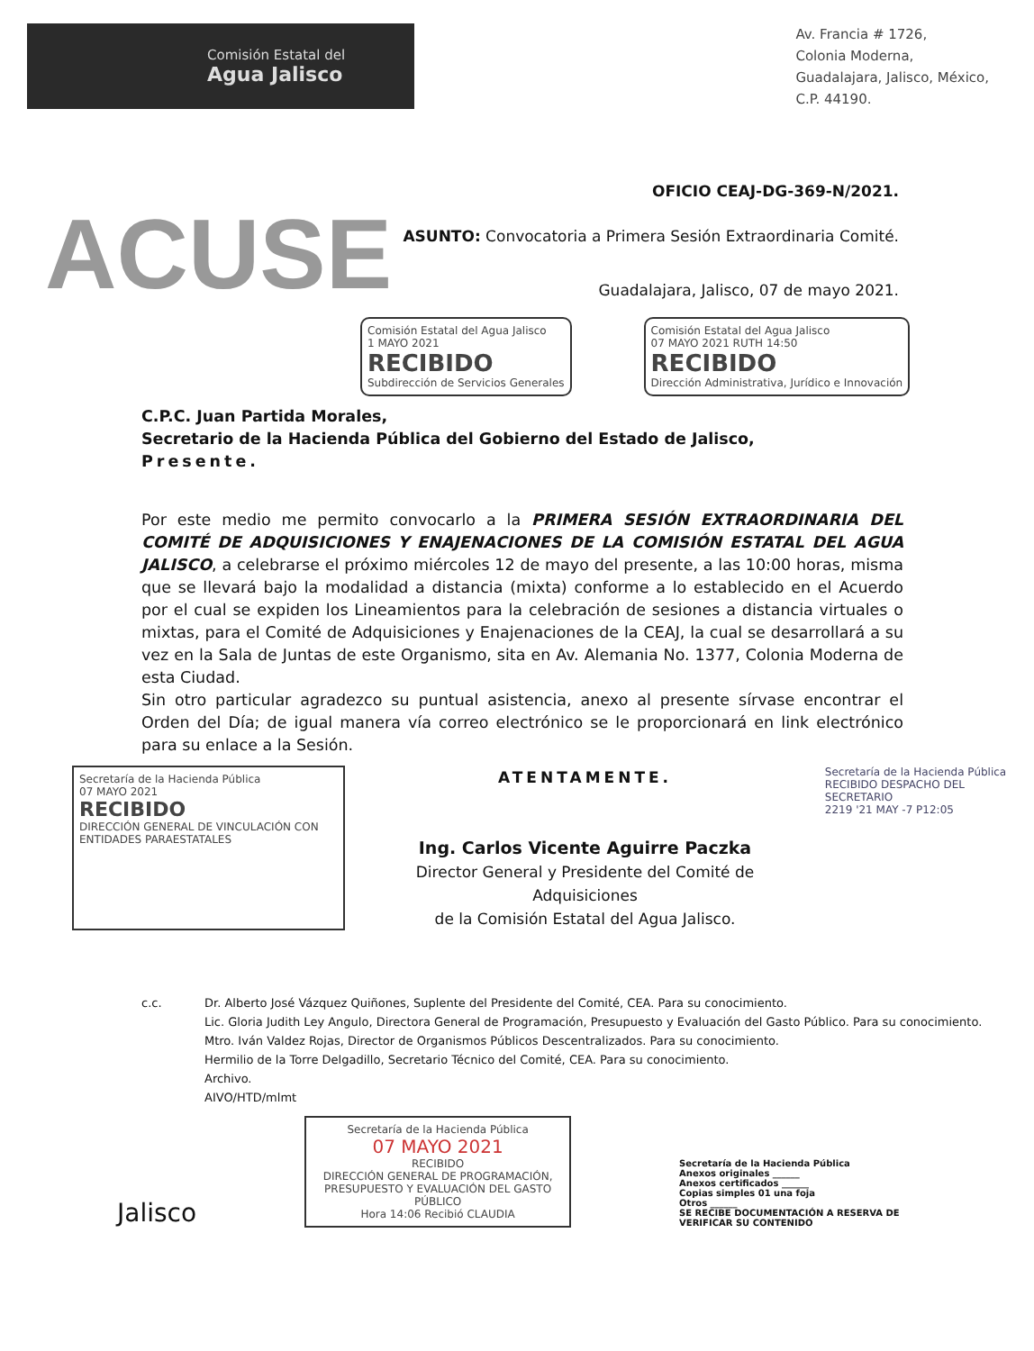Comisión Estatal del
Agua Jalisco
Av. Francia # 1726,
Colonia Moderna,
Guadalajara, Jalisco, México,
C.P. 44190.
OFICIO CEAJ-DG-369-N/2021.
ACUSE
ASUNTO: Convocatoria a Primera Sesión Extraordinaria Comité.
Guadalajara, Jalisco, 07 de mayo 2021.
Comisión Estatal del Agua Jalisco
1 MAYO 2021
RECIBIDO
Subdirección de Servicios Generales
Comisión Estatal del Agua Jalisco
07 MAYO 2021 RUTH 14:50
RECIBIDO
Dirección Administrativa, Jurídico e Innovación
C.P.C. Juan Partida Morales,
Secretario de la Hacienda Pública del Gobierno del Estado de Jalisco,
Presente.
Por este medio me permito convocarlo a la PRIMERA SESIÓN EXTRAORDINARIA DEL COMITÉ DE ADQUISICIONES Y ENAJENACIONES DE LA COMISIÓN ESTATAL DEL AGUA JALISCO, a celebrarse el próximo miércoles 12 de mayo del presente, a las 10:00 horas, misma que se llevará bajo la modalidad a distancia (mixta) conforme a lo establecido en el Acuerdo por el cual se expiden los Lineamientos para la celebración de sesiones a distancia virtuales o mixtas, para el Comité de Adquisiciones y Enajenaciones de la CEAJ, la cual se desarrollará a su vez en la Sala de Juntas de este Organismo, sita en Av. Alemania No. 1377, Colonia Moderna de esta Ciudad.
Sin otro particular agradezco su puntual asistencia, anexo al presente sírvase encontrar el Orden del Día; de igual manera vía correo electrónico se le proporcionará en link electrónico para su enlace a la Sesión.
Secretaría de la Hacienda Pública
07 MAYO 2021
RECIBIDO
DIRECCIÓN GENERAL DE VINCULACIÓN CON ENTIDADES PARAESTATALES
ATENTAMENTE.
Ing. Carlos Vicente Aguirre Paczka
Director General y Presidente del Comité de Adquisiciones
de la Comisión Estatal del Agua Jalisco.
Secretaría de la Hacienda Pública
RECIBIDO DESPACHO DEL SECRETARIO
2219 '21 MAY -7 P12:05
c.c. Dr. Alberto José Vázquez Quiñones, Suplente del Presidente del Comité, CEA. Para su conocimiento.
Lic. Gloria Judith Ley Angulo, Directora General de Programación, Presupuesto y Evaluación del Gasto Público. Para su conocimiento.
Mtro. Iván Valdez Rojas, Director de Organismos Públicos Descentralizados. Para su conocimiento.
Hermilio de la Torre Delgadillo, Secretario Técnico del Comité, CEA. Para su conocimiento.
Archivo.
AIVO/HTD/mlmt
Jalisco
Secretaría de la Hacienda Pública
07 MAYO 2021
RECIBIDO
DIRECCIÓN GENERAL DE PROGRAMACIÓN, PRESUPUESTO Y EVALUACIÓN DEL GASTO PÚBLICO
Hora 14:06 Recibió CLAUDIA
Secretaría de la Hacienda Pública
Anexos originales ______
Anexos certificados ______
Copias simples 01 una foja
Otros ______
SE RECIBE DOCUMENTACIÓN A RESERVA DE VERIFICAR SU CONTENIDO